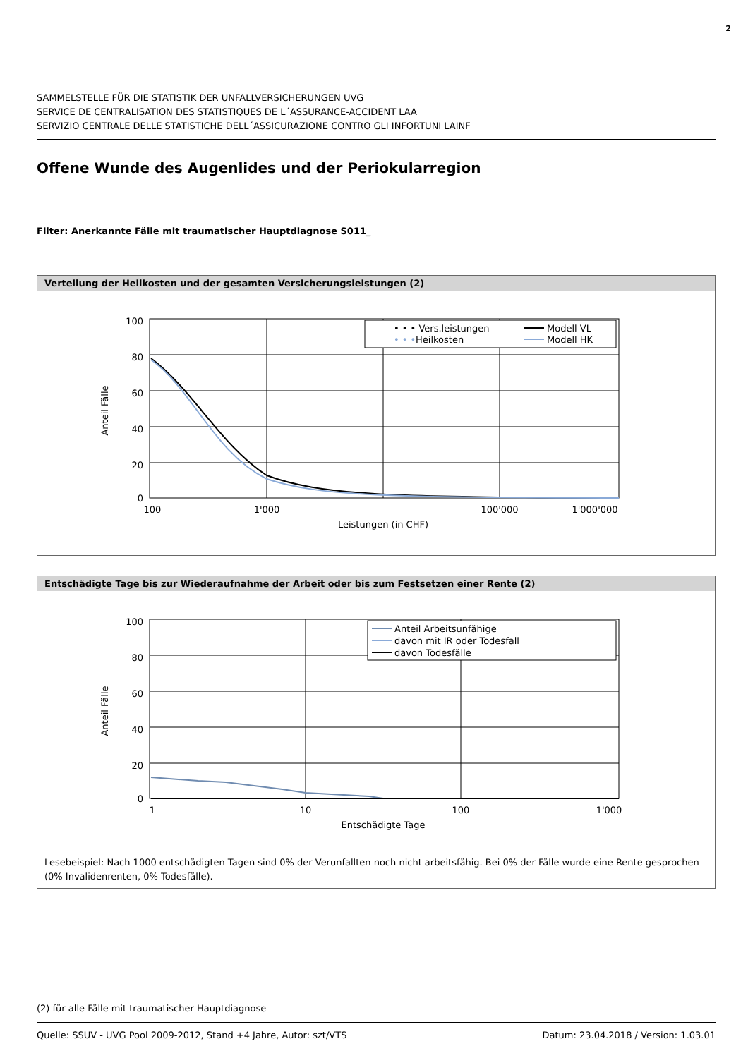2
SAMMELSTELLE FÜR DIE STATISTIK DER UNFALLVERSICHERUNGEN UVG
SERVICE DE CENTRALISATION DES STATISTIQUES DE L´ASSURANCE-ACCIDENT LAA
SERVIZIO CENTRALE DELLE STATISTICHE DELL´ASSICURAZIONE CONTRO GLI INFORTUNI LAINF
Offene Wunde des Augenlides und der Periokularregion
Filter: Anerkannte Fälle mit traumatischer Hauptdiagnose S011_
Verteilung der Heilkosten und der gesamten Versicherungsleistungen (2)
100
80
60
40
20
0
100
1'000
100'000
1'000'000
Leistungen (in CHF)
Anteil Fälle
• • • Vers.leistungen
• • •
Heilkosten
Modell VL
Modell HK
Entschädigte Tage bis zur Wiederaufnahme der Arbeit oder bis zum Festsetzen einer Rente (2)
100
80
60
40
20
0
1
10
100
1'000
Entschädigte Tage
Anteil Fälle
Anteil Arbeitsunfähige
davon mit IR oder Todesfall
davon Todesfälle
Lesebeispiel: Nach 1000 entschädigten Tagen sind 0% der Verunfallten noch nicht arbeitsfähig. Bei 0% der Fälle wurde eine Rente gesprochen (0% Invalidenrenten, 0% Todesfälle).
(2) für alle Fälle mit traumatischer Hauptdiagnose
Quelle: SSUV - UVG Pool 2009-2012, Stand +4 Jahre, Autor: szt/VTS Datum: 23.04.2018 / Version: 1.03.01